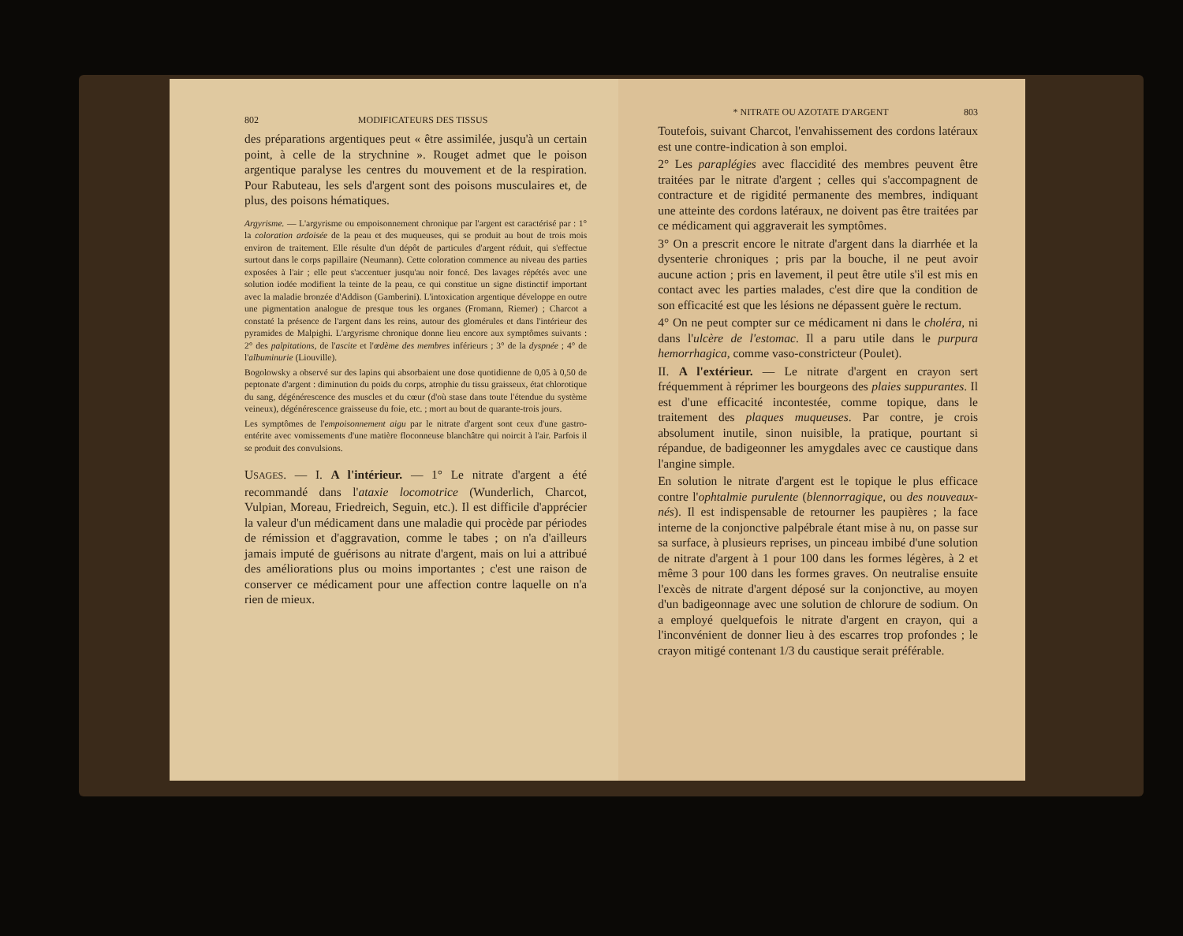802 MODIFICATEURS DES TISSUS
des préparations argentiques peut « être assimilée, jusqu'à un certain point, à celle de la strychnine ». Rouget admet que le poison argentique paralyse les centres du mouvement et de la respiration. Pour Rabuteau, les sels d'argent sont des poisons musculaires et, de plus, des poisons hématiques.
Argyrisme. — L'argyrisme ou empoisonnement chronique par l'argent est caractérisé par : 1° la coloration ardoisée de la peau et des muqueuses, qui se produit au bout de trois mois environ de traitement. Elle résulte d'un dépôt de particules d'argent réduit, qui s'effectue surtout dans le corps papillaire (Neumann). Cette coloration commence au niveau des parties exposées à l'air ; elle peut s'accentuer jusqu'au noir foncé. Des lavages répétés avec une solution iodée modifient la teinte de la peau, ce qui constitue un signe distinctif important avec la maladie bronzée d'Addison (Gamberini). L'intoxication argentique développe en outre une pigmentation analogue de presque tous les organes (Fromann, Riemer) ; Charcot a constaté la présence de l'argent dans les reins, autour des glomérules et dans l'intérieur des pyramides de Malpighi. L'argyrisme chronique donne lieu encore aux symptômes suivants : 2° des palpitations, de l'ascite et l'œdème des membres inférieurs ; 3° de la dyspnée ; 4° de l'albuminurie (Liouville).
Bogolowsky a observé sur des lapins qui absorbaient une dose quotidienne de 0,05 à 0,50 de peptonate d'argent : diminution du poids du corps, atrophie du tissu graisseux, état chlorotique du sang, dégénérescence des muscles et du cœur (d'où stase dans toute l'étendue du système veineux), dégénérescence graisseuse du foie, etc. ; mort au bout de quarante-trois jours.
Les symptômes de l'empoisonnement aigu par le nitrate d'argent sont ceux d'une gastro-entérite avec vomissements d'une matière floconneuse blanchâtre qui noircit à l'air. Parfois il se produit des convulsions.
USAGES. — I. A l'intérieur. — 1° Le nitrate d'argent a été recommandé dans l'ataxie locomotrice (Wunderlich, Charcot, Vulpian, Moreau, Friedreich, Seguin, etc.). Il est difficile d'apprécier la valeur d'un médicament dans une maladie qui procède par périodes de rémission et d'aggravation, comme le tabes ; on n'a d'ailleurs jamais imputé de guérisons au nitrate d'argent, mais on lui a attribué des améliorations plus ou moins importantes ; c'est une raison de conserver ce médicament pour une affection contre laquelle on n'a rien de mieux.
* NITRATE OU AZOTATE D'ARGENT 803
Toutefois, suivant Charcot, l'envahissement des cordons latéraux est une contre-indication à son emploi.
2° Les paraplégies avec flaccidité des membres peuvent être traitées par le nitrate d'argent ; celles qui s'accompagnent de contracture et de rigidité permanente des membres, indiquant une atteinte des cordons latéraux, ne doivent pas être traitées par ce médicament qui aggraverait les symptômes.
3° On a prescrit encore le nitrate d'argent dans la diarrhée et la dysenterie chroniques ; pris par la bouche, il ne peut avoir aucune action ; pris en lavement, il peut être utile s'il est mis en contact avec les parties malades, c'est dire que la condition de son efficacité est que les lésions ne dépassent guère le rectum.
4° On ne peut compter sur ce médicament ni dans le choléra, ni dans l'ulcère de l'estomac. Il a paru utile dans le purpura hemorrhagica, comme vaso-constricteur (Poulet).
II. A l'extérieur. — Le nitrate d'argent en crayon sert fréquemment à réprimer les bourgeons des plaies suppurantes. Il est d'une efficacité incontestée, comme topique, dans le traitement des plaques muqueuses. Par contre, je crois absolument inutile, sinon nuisible, la pratique, pourtant si répandue, de badigeonner les amygdales avec ce caustique dans l'angine simple.
En solution le nitrate d'argent est le topique le plus efficace contre l'ophtalmie purulente (blennorragique, ou des nouveaux-nés). Il est indispensable de retourner les paupières ; la face interne de la conjonctive palpébrale étant mise à nu, on passe sur sa surface, à plusieurs reprises, un pinceau imbibé d'une solution de nitrate d'argent à 1 pour 100 dans les formes légères, à 2 et même 3 pour 100 dans les formes graves. On neutralise ensuite l'excès de nitrate d'argent déposé sur la conjonctive, au moyen d'un badigeonnage avec une solution de chlorure de sodium. On a employé quelquefois le nitrate d'argent en crayon, qui a l'inconvénient de donner lieu à des escarres trop profondes ; le crayon mitigé contenant 1/3 du caustique serait préférable.